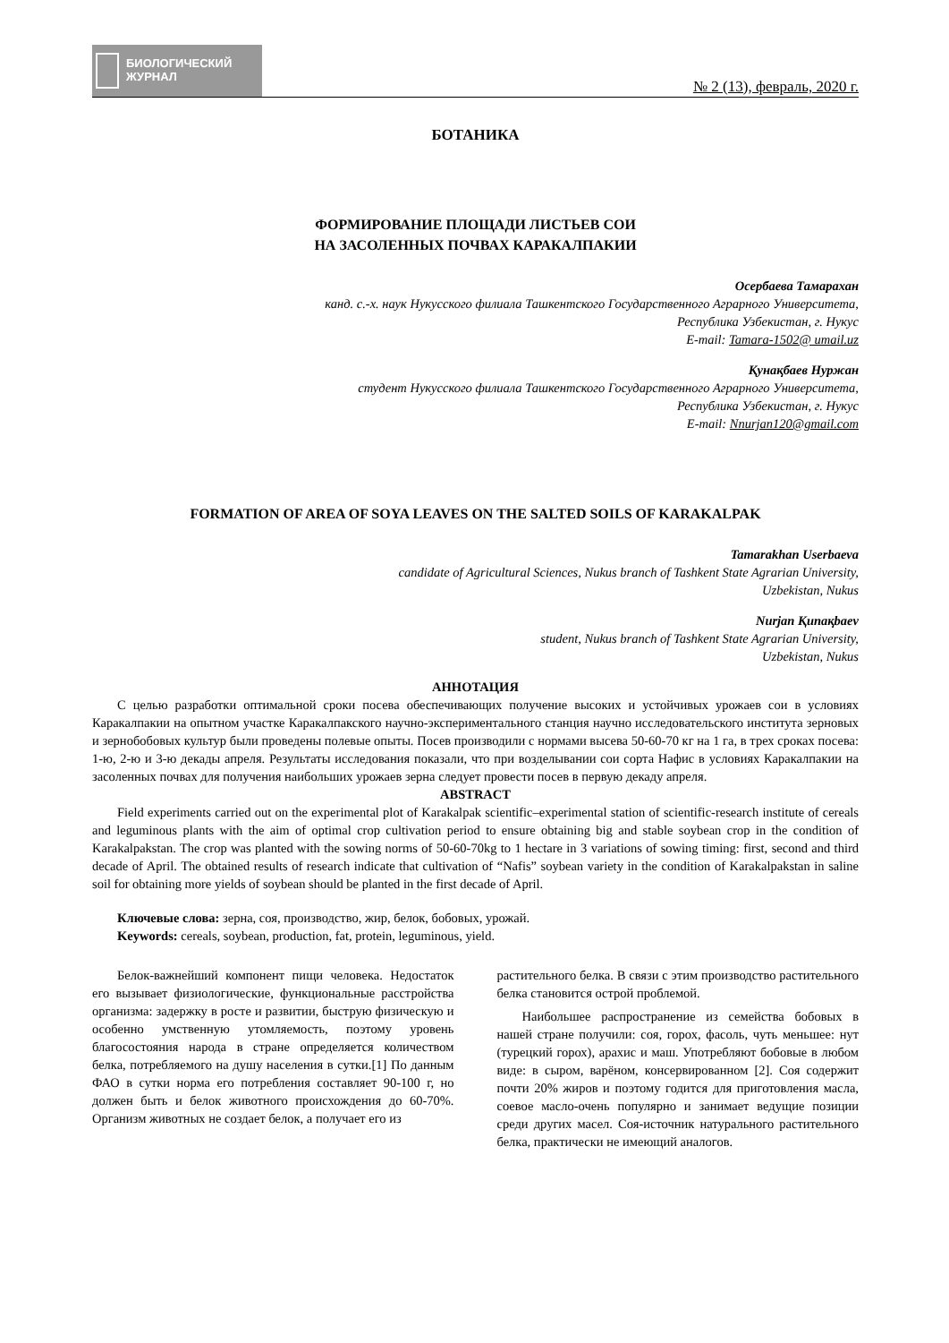БИОЛОГИЧЕСКИЙ
ЖУРНАЛ
№ 2 (13), февраль, 2020 г.
БОТАНИКА
ФОРМИРОВАНИЕ ПЛОЩАДИ ЛИСТЬЕВ СОИ
НА ЗАСОЛЕННЫХ ПОЧВАХ КАРАКАЛПАКИИ
Осербаева Тамарахан
канд. с.-х. наук Нукусского филиала Ташкентского Государственного Аграрного Университета,
Республика Узбекистан, г. Нукус
E-mail: Tamara-1502@ umail.uz
Қунақбаев Нуржан
студент Нукусского филиала Ташкентского Государственного Аграрного Университета,
Республика Узбекистан, г. Нукус
E-mail: Nnurjan120@gmail.com
FORMATION OF AREA OF SOYA LEAVES ON THE SALTED SOILS OF KARAKALPAK
Tamarakhan Userbaeva
candidate of Agricultural Sciences, Nukus branch of Tashkent State Agrarian University,
Uzbekistan, Nukus
Nurjan Қипақbaev
student, Nukus branch of Tashkent State Agrarian University,
Uzbekistan, Nukus
АННОТАЦИЯ
С целью разработки оптимальной сроки посева обеспечивающих получение высоких и устойчивых урожаев сои в условиях Каракалпакии на опытном участке Каракалпакского научно-экспериментального станция научно исследовательского института зерновых и зернобобовых культур были проведены полевые опыты. Посев производили с нормами высева 50-60-70 кг на 1 га, в трех сроках посева: 1-ю, 2-ю и 3-ю декады апреля. Результаты исследования показали, что при возделывании сои сорта Нафис в условиях Каракалпакии на засоленных почвах для получения наибольших урожаев зерна следует провести посев в первую декаду апреля.
ABSTRACT
Field experiments carried out on the experimental plot of Karakalpak scientific–experimental station of scientific-research institute of cereals and leguminous plants with the aim of optimal crop cultivation period to ensure obtaining big and stable soybean crop in the condition of Karakalpakstan. The crop was planted with the sowing norms of 50-60-70kg to 1 hectare in 3 variations of sowing timing: first, second and third decade of April. The obtained results of research indicate that cultivation of “Nafis” soybean variety in the condition of Karakalpakstan in saline soil for obtaining more yields of soybean should be planted in the first decade of April.
Ключевые слова: зерна, соя, производство, жир, белок, бобовых, урожай.
Keywords: cereals, soybean, production, fat, protein, leguminous, yield.
Белок-важнейший компонент пищи человека. Недостаток его вызывает физиологические, функциональные расстройства организма: задержку в росте и развитии, быструю физическую и особенно умственную утомляемость, поэтому уровень благосостояния народа в стране определяется количеством белка, потребляемого на душу населения в сутки.[1] По данным ФАО в сутки норма его потребления составляет 90-100 г, но должен быть и белок животного происхождения до 60-70%. Организм животных не создает белок, а получает его из
растительного белка. В связи с этим производство растительного белка становится острой проблемой.
Наибольшее распространение из семейства бобовых в нашей стране получили: соя, горох, фасоль, чуть меньшее: нут (турецкий горох), арахис и маш. Употребляют бобовые в любом виде: в сыром, варёном, консервированном [2]. Соя содержит почти 20% жиров и поэтому годится для приготовления масла, соевое масло-очень популярно и занимает ведущие позиции среди других масел. Соя-источник натурального растительного белка, практически не имеющий аналогов.